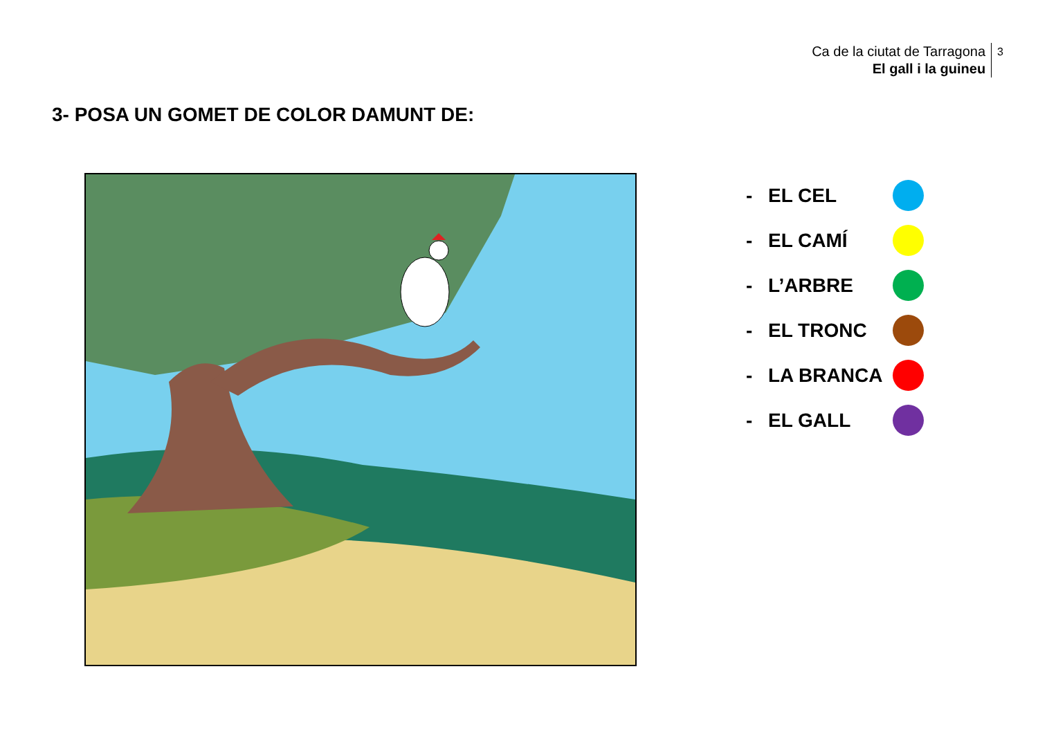Ca de la ciutat de Tarragona
El gall i la guineu
3
3- POSA UN GOMET DE COLOR DAMUNT DE:
- EL CEL
- EL CAMÍ
- L’ARBRE
- EL TRONC
- LA BRANCA
- EL GALL